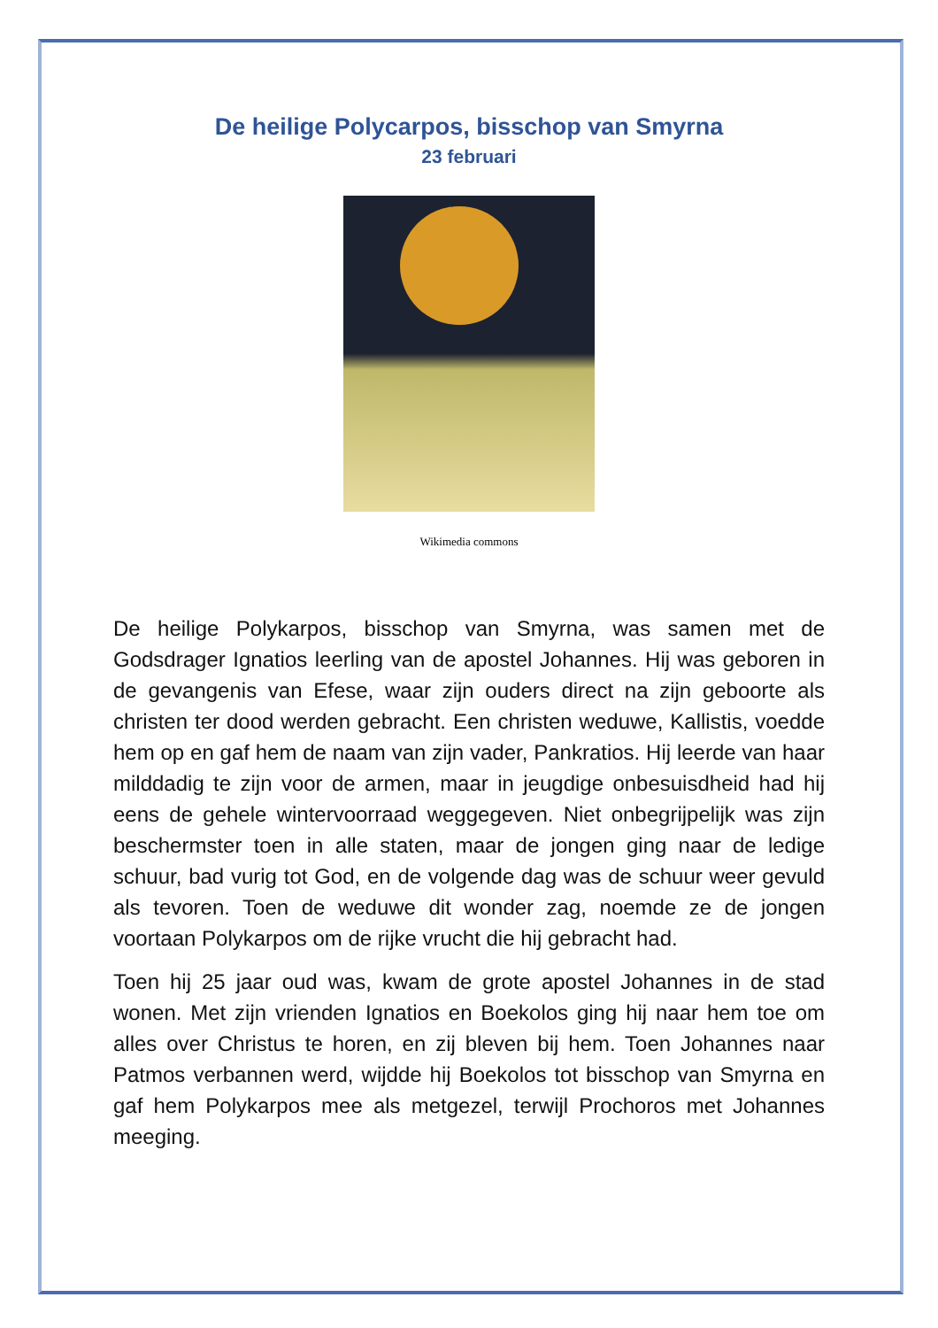De heilige Polycarpos, bisschop van Smyrna
23 februari
Wikimedia commons
De heilige Polykarpos, bisschop van Smyrna, was samen met de Godsdrager Ignatios leerling van de apostel Johannes. Hij was geboren in de gevangenis van Efese, waar zijn ouders direct na zijn geboorte als christen ter dood werden gebracht. Een christen weduwe, Kallistis, voedde hem op en gaf hem de naam van zijn vader, Pankratios. Hij leerde van haar milddadig te zijn voor de armen, maar in jeugdige onbesuisdheid had hij eens de gehele wintervoorraad weggegeven. Niet onbegrijpelijk was zijn beschermster toen in alle staten, maar de jongen ging naar de ledige schuur, bad vurig tot God, en de volgende dag was de schuur weer gevuld als tevoren. Toen de weduwe dit wonder zag, noemde ze de jongen voortaan Polykarpos om de rijke vrucht die hij gebracht had.
Toen hij 25 jaar oud was, kwam de grote apostel Johannes in de stad wonen. Met zijn vrienden Ignatios en Boekolos ging hij naar hem toe om alles over Christus te horen, en zij bleven bij hem. Toen Johannes naar Patmos verbannen werd, wijdde hij Boekolos tot bisschop van Smyrna en gaf hem Polykarpos mee als metgezel, terwijl Prochoros met Johannes meeging.